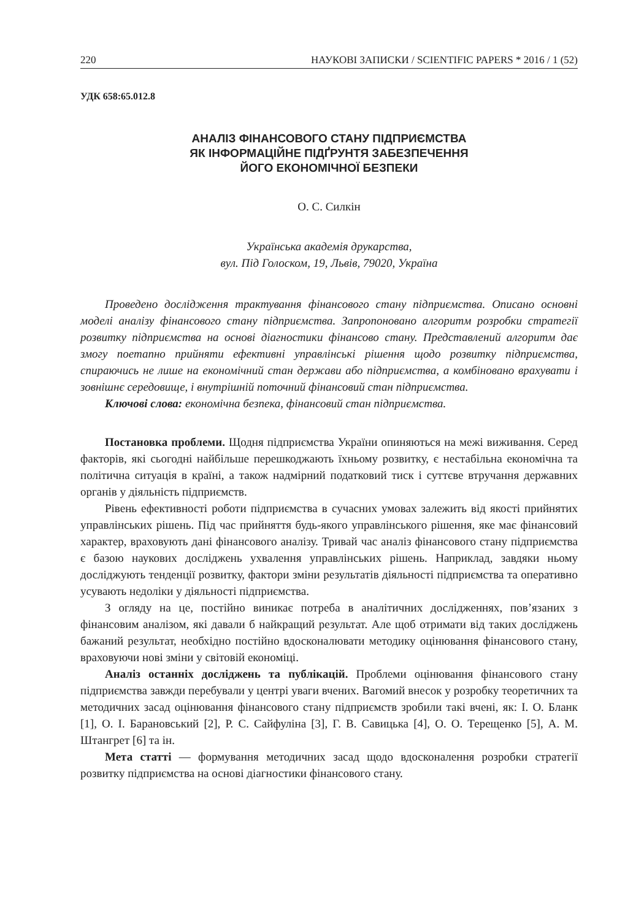220 НАУКОВІ ЗАПИСКИ / SCIENTIFIC PAPERS * 2016 / 1 (52)
УДК 658:65.012.8
АНАЛІЗ ФІНАНСОВОГО СТАНУ ПІДПРИЄМСТВА
ЯК ІНФОРМАЦІЙНЕ ПІДҐРУНТЯ ЗАБЕЗПЕЧЕННЯ
ЙОГО ЕКОНОМІЧНОЇ БЕЗПЕКИ
О. С. Силкін
Українська академія друкарства,
вул. Під Голоском, 19, Львів, 79020, Україна
Проведено дослідження трактування фінансового стану підприємства. Описано основні моделі аналізу фінансового стану підприємства. Запропоновано алгоритм розробки стратегії розвитку підприємства на основі діагностики фінансово стану. Представлений алгоритм дає змогу поетапно прийняти ефективні управлінські рішення щодо розвитку підприємства, спираючись не лише на економічний стан держави або підприємства, а комбіновано врахувати і зовнішнє середовище, і внутрішній поточний фінансовий стан підприємства.
Ключові слова: економічна безпека, фінансовий стан підприємства.
Постановка проблеми. Щодня підприємства України опиняються на межі виживання. Серед факторів, які сьогодні найбільше перешкоджають їхньому розвитку, є нестабільна економічна та політична ситуація в країні, а також надмірний податковий тиск і суттєве втручання державних органів у діяльність підприємств.
Рівень ефективності роботи підприємства в сучасних умовах залежить від якості прийнятих управлінських рішень. Під час прийняття будь-якого управлінського рішення, яке має фінансовий характер, враховують дані фінансового аналізу. Тривай час аналіз фінансового стану підприємства є базою наукових досліджень ухвалення управлінських рішень. Наприклад, завдяки ньому досліджують тенденції розвитку, фактори зміни результатів діяльності підприємства та оперативно усувають недоліки у діяльності підприємства.
З огляду на це, постійно виникає потреба в аналітичних дослідженнях, пов’язаних з фінансовим аналізом, які давали б найкращий результат. Але щоб отримати від таких досліджень бажаний результат, необхідно постійно вдосконалювати методику оцінювання фінансового стану, враховуючи нові зміни у світовій економіці.
Аналіз останніх досліджень та публікацій. Проблеми оцінювання фінансового стану підприємства завжди перебували у центрі уваги вчених. Вагомий внесок у розробку теоретичних та методичних засад оцінювання фінансового стану підприємств зробили такі вчені, як: І. О. Бланк [1], О. І. Барановський [2], Р. С. Сайфуліна [3], Г. В. Савицька [4], О. О. Терещенко [5], А. М. Штангрет [6] та ін.
Мета статті — формування методичних засад щодо вдосконалення розробки стратегії розвитку підприємства на основі діагностики фінансового стану.